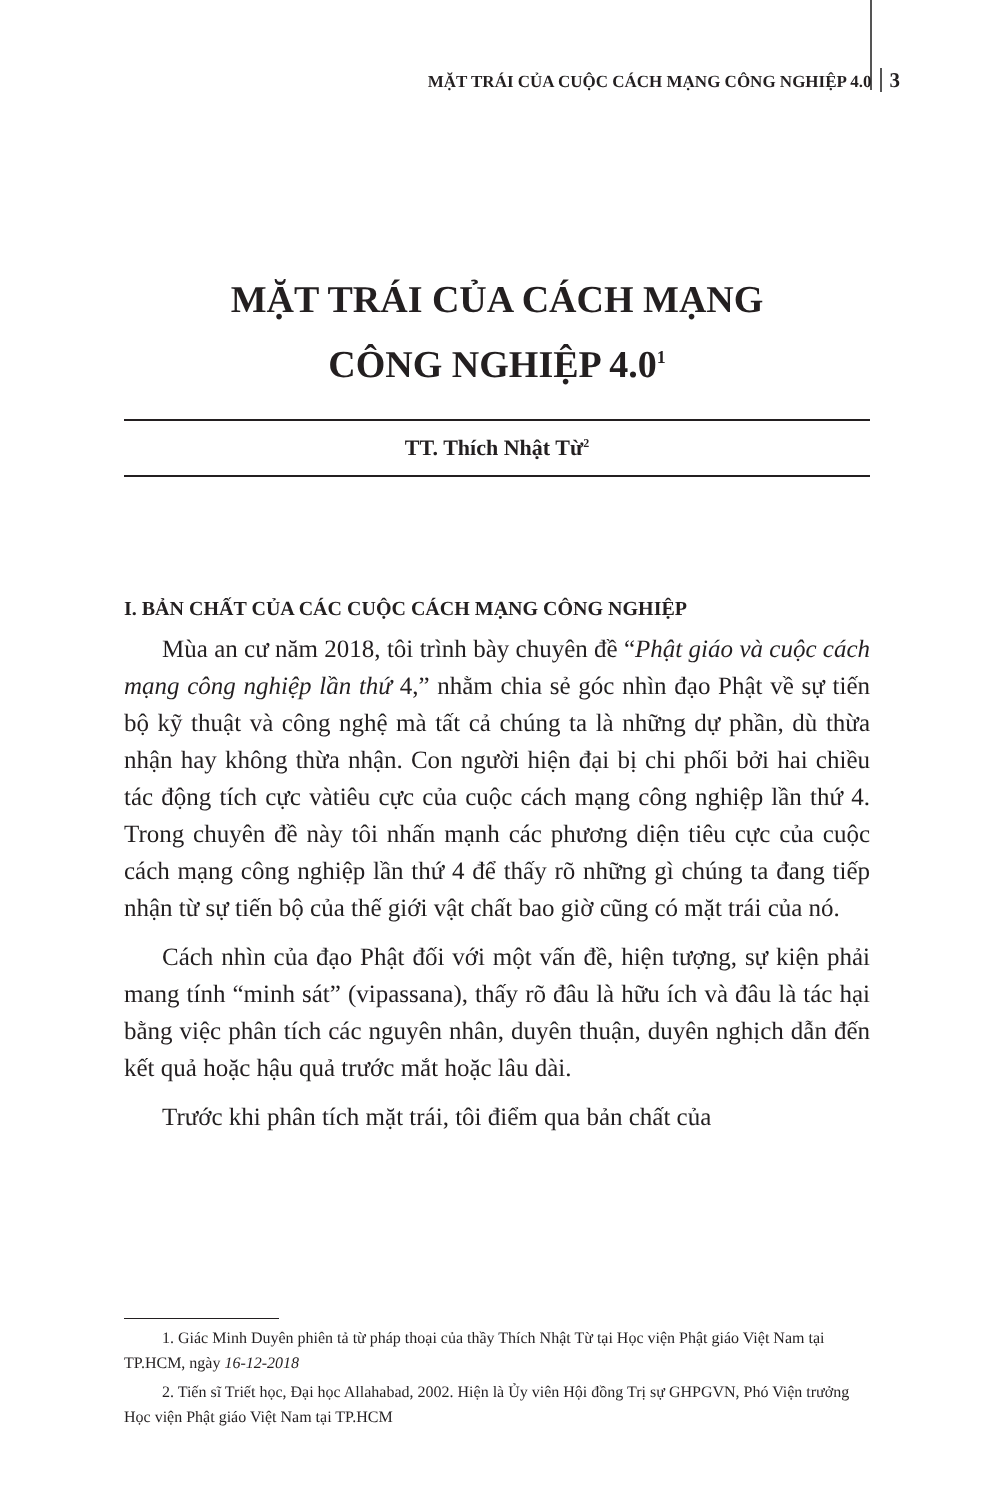MẶT TRÁI CỦA CUỘC CÁCH MẠNG CÔNG NGHIỆP 4.0 3
MẶT TRÁI CỦA CÁCH MẠNG
CÔNG NGHIỆP 4.0<sup>1</sup>
TT. Thích Nhật Từ<sup>2</sup>
I. BẢN CHẤT CỦA CÁC CUỘC CÁCH MẠNG CÔNG NGHIỆP
Mùa an cư năm 2018, tôi trình bày chuyên đề “Phật giáo và cuộc cách mạng công nghiệp lần thứ 4,” nhằm chia sẻ góc nhìn đạo Phật về sự tiến bộ kỹ thuật và công nghệ mà tất cả chúng ta là những dự phần, dù thừa nhận hay không thừa nhận. Con người hiện đại bị chi phối bởi hai chiều tác động tích cực vàtiêu cực của cuộc cách mạng công nghiệp lần thứ 4. Trong chuyên đề này tôi nhấn mạnh các phương diện tiêu cực của cuộc cách mạng công nghiệp lần thứ 4 để thấy rõ những gì chúng ta đang tiếp nhận từ sự tiến bộ của thế giới vật chất bao giờ cũng có mặt trái của nó.
Cách nhìn của đạo Phật đối với một vấn đề, hiện tượng, sự kiện phải mang tính “minh sát” (vipassana), thấy rõ đâu là hữu ích và đâu là tác hại bằng việc phân tích các nguyên nhân, duyên thuận, duyên nghịch dẫn đến kết quả hoặc hậu quả trước mắt hoặc lâu dài.
Trước khi phân tích mặt trái, tôi điểm qua bản chất của
1. Giác Minh Duyên phiên tả từ pháp thoại của thầy Thích Nhật Từ tại Học viện Phật giáo Việt Nam tại TP.HCM, ngày 16-12-2018
2. Tiến sĩ Triết học, Đại học Allahabad, 2002. Hiện là Ủy viên Hội đồng Trị sự GHPGVN, Phó Viện trưởng Học viện Phật giáo Việt Nam tại TP.HCM